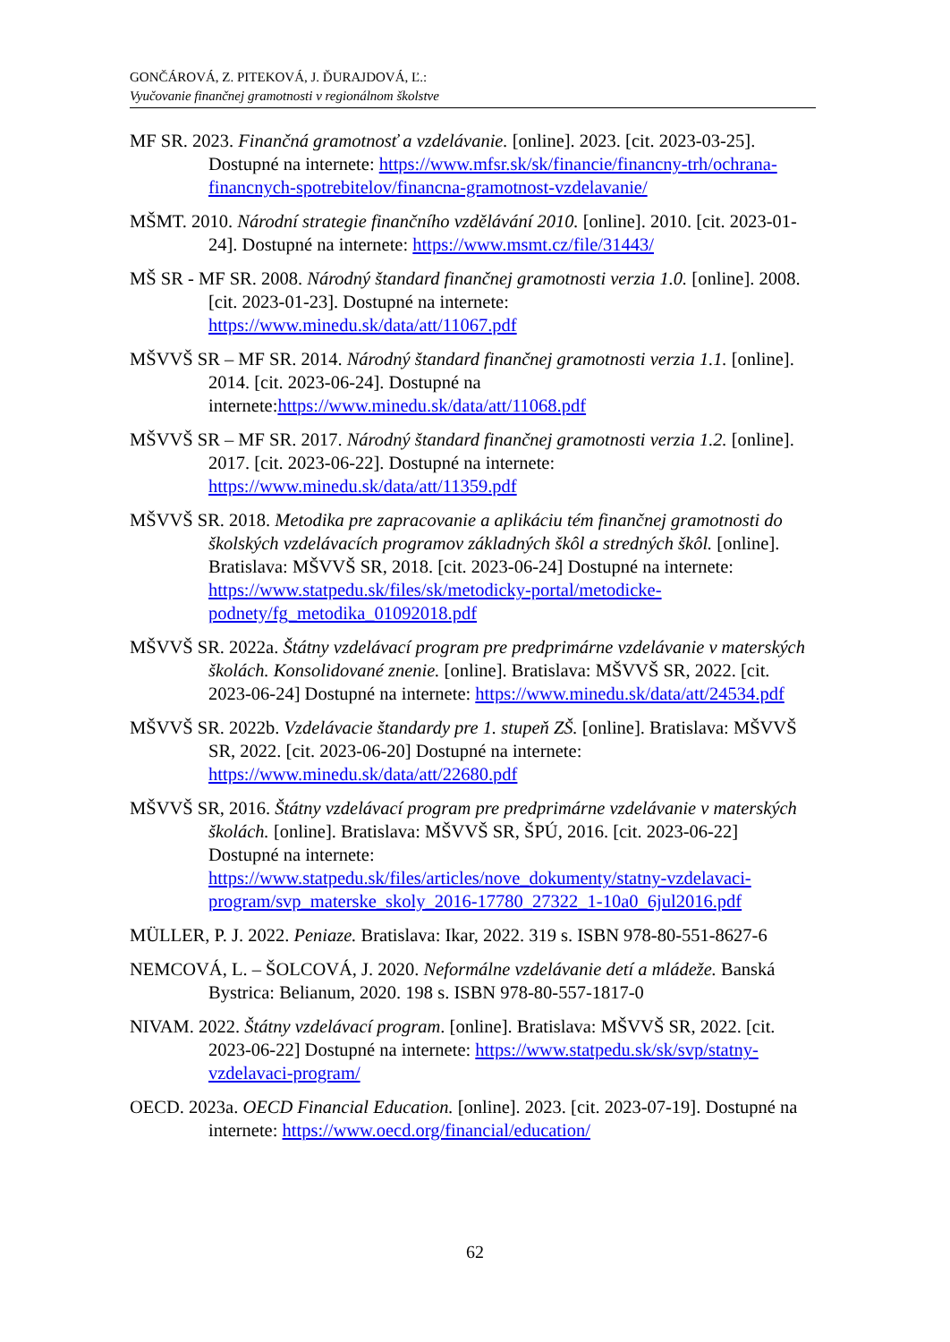GONČÁROVÁ, Z. PITEKOVÁ, J. ĎURAJDOVÁ, Ľ.:
Vyučovanie finančnej gramotnosti v regionálnom školstve
MF SR. 2023. Finančná gramotnosť a vzdelávanie. [online]. 2023. [cit. 2023-03-25]. Dostupné na internete: https://www.mfsr.sk/sk/financie/financny-trh/ochrana-financnych-spotrebitelov/financna-gramotnost-vzdelavanie/
MŠMT. 2010. Národní strategie finančního vzdělávání 2010. [online]. 2010. [cit. 2023-01-24]. Dostupné na internete: https://www.msmt.cz/file/31443/
MŠ SR - MF SR. 2008. Národný štandard finančnej gramotnosti verzia 1.0. [online]. 2008. [cit. 2023-01-23]. Dostupné na internete: https://www.minedu.sk/data/att/11067.pdf
MŠVVŠ SR – MF SR. 2014. Národný štandard finančnej gramotnosti verzia 1.1. [online]. 2014. [cit. 2023-06-24]. Dostupné na internete:https://www.minedu.sk/data/att/11068.pdf
MŠVVŠ SR – MF SR. 2017. Národný štandard finančnej gramotnosti verzia 1.2. [online]. 2017. [cit. 2023-06-22]. Dostupné na internete: https://www.minedu.sk/data/att/11359.pdf
MŠVVŠ SR. 2018. Metodika pre zapracovanie a aplikáciu tém finančnej gramotnosti do školských vzdelávacích programov základných škôl a stredných škôl. [online]. Bratislava: MŠVVŠ SR, 2018. [cit. 2023-06-24] Dostupné na internete: https://www.statpedu.sk/files/sk/metodicky-portal/metodicke-podnety/fg_metodika_01092018.pdf
MŠVVŠ SR. 2022a. Štátny vzdelávací program pre predprimárne vzdelávanie v materských školách. Konsolidované znenie. [online]. Bratislava: MŠVVŠ SR, 2022. [cit. 2023-06-24] Dostupné na internete: https://www.minedu.sk/data/att/24534.pdf
MŠVVŠ SR. 2022b. Vzdelávacie štandardy pre 1. stupeň ZŠ. [online]. Bratislava: MŠVVŠ SR, 2022. [cit. 2023-06-20] Dostupné na internete: https://www.minedu.sk/data/att/22680.pdf
MŠVVŠ SR, 2016. Štátny vzdelávací program pre predprimárne vzdelávanie v materských školách. [online]. Bratislava: MŠVVŠ SR, ŠPÚ, 2016. [cit. 2023-06-22] Dostupné na internete: https://www.statpedu.sk/files/articles/nove_dokumenty/statny-vzdelavaci-program/svp_materske_skoly_2016-17780_27322_1-10a0_6jul2016.pdf
MÜLLER, P. J. 2022. Peniaze. Bratislava: Ikar, 2022. 319 s. ISBN 978-80-551-8627-6
NEMCOVÁ, L. – ŠOLCOVÁ, J. 2020. Neformálne vzdelávanie detí a mládeže. Banská Bystrica: Belianum, 2020. 198 s. ISBN 978-80-557-1817-0
NIVAM. 2022. Štátny vzdelávací program. [online]. Bratislava: MŠVVŠ SR, 2022. [cit. 2023-06-22] Dostupné na internete: https://www.statpedu.sk/sk/svp/statny-vzdelavaci-program/
OECD. 2023a. OECD Financial Education. [online]. 2023. [cit. 2023-07-19]. Dostupné na internete: https://www.oecd.org/financial/education/
62